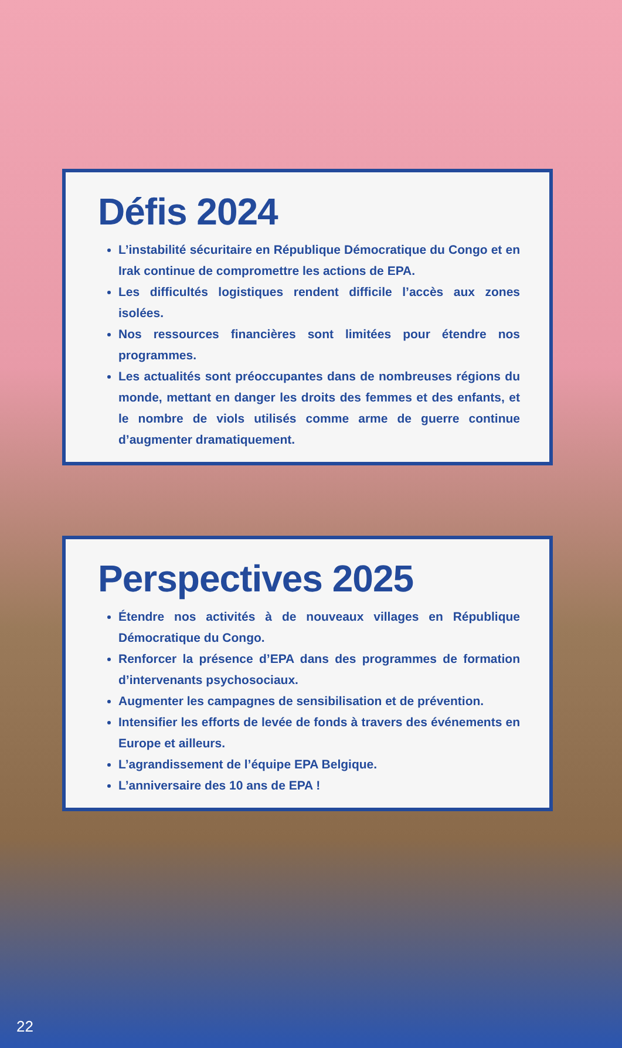Défis 2024
L’instabilité sécuritaire en République Démocratique du Congo et en Irak continue de compromettre les actions de EPA.
Les difficultés logistiques rendent difficile l’accès aux zones isolées.
Nos ressources financières sont limitées pour étendre nos programmes.
Les actualités sont préoccupantes dans de nombreuses régions du monde, mettant en danger les droits des femmes et des enfants, et le nombre de viols utilisés comme arme de guerre continue d’augmenter dramatiquement.
Perspectives 2025
Étendre nos activités à de nouveaux villages en République Démocratique du Congo.
Renforcer la présence d’EPA dans des programmes de formation d’intervenants psychosociaux.
Augmenter les campagnes de sensibilisation et de prévention.
Intensifier les efforts de levée de fonds à travers des événements en Europe et ailleurs.
L’agrandissement de l’équipe EPA Belgique.
L’anniversaire des 10 ans de EPA !
22